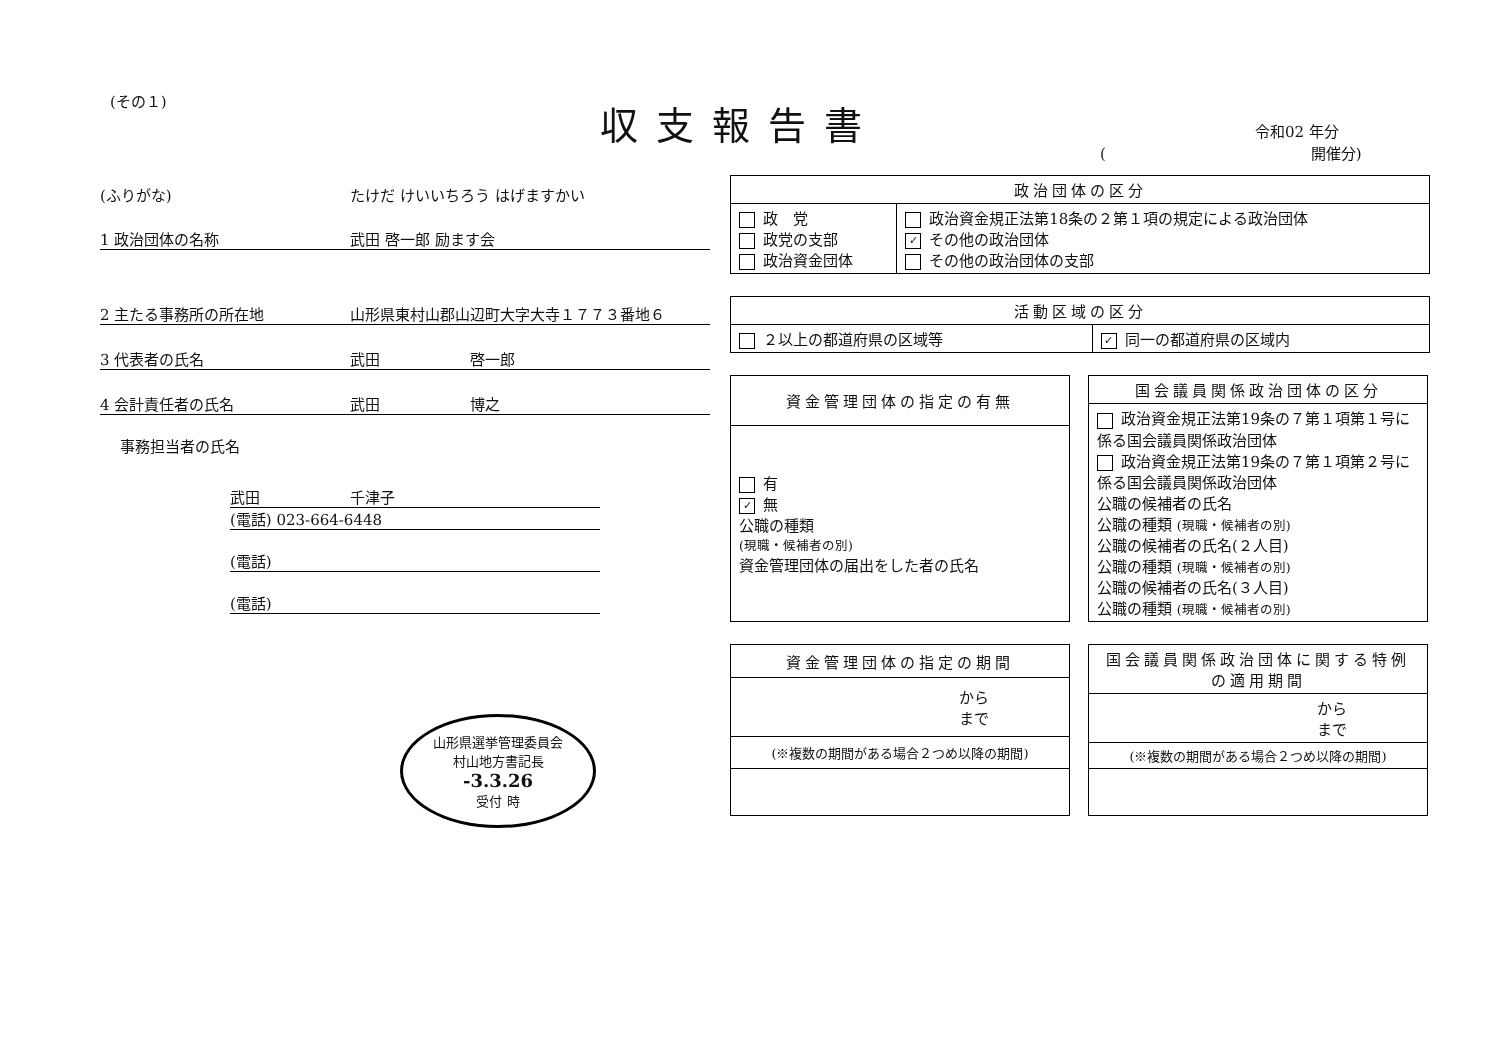(その１) 収支報告書 令和02 年分
( 開催分)
(ふりがな) たけだ けいいちろう はげますかい
1 政治団体の名称 武田 啓一郎 励ます会
2 主たる事務所の所在地 山形県東村山郡山辺町大字大寺１７７３番地６
3 代表者の氏名 武田　　　　　　啓一郎
4 会計責任者の氏名 武田　　　　　　博之
事務担当者の氏名
武田　　　　　　千津子
(電話) 023-664-6448
(電話)
(電話)
山形県選挙管理委員会
村山地方書記長
-3.3.26
受付 時
| 政治団体の区分 | |
| --- | --- |
| 政 党 政党の支部 政治資金団体 | 政治資金規正法第18条の２第１項の規定による政治団体 ✓ その他の政治団体 その他の政治団体の支部 |
| 活動区域の区分 | |
| --- | --- |
| ２以上の都道府県の区域等 | ✓ 同一の都道府県の区域内 |
| 資金管理団体の指定の有無 |
| --- |
| 有 ✓ 無 公職の種類 (現職・候補者の別) 資金管理団体の届出をした者の氏名 |
| 国会議員関係政治団体の区分 |
| --- |
| 政治資金規正法第19条の７第１項第１号に係る国会議員関係政治団体 政治資金規正法第19条の７第１項第２号に係る国会議員関係政治団体 公職の候補者の氏名 公職の種類 (現職・候補者の別) 公職の候補者の氏名(２人目) 公職の種類 (現職・候補者の別) 公職の候補者の氏名(３人目) 公職の種類 (現職・候補者の別) |
| 資金管理団体の指定の期間 |
| --- |
| から まで |
| (※複数の期間がある場合２つめ以降の期間) |
| 国会議員関係政治団体に関する特例の適用期間 |
| --- |
| から まで |
| (※複数の期間がある場合２つめ以降の期間) |